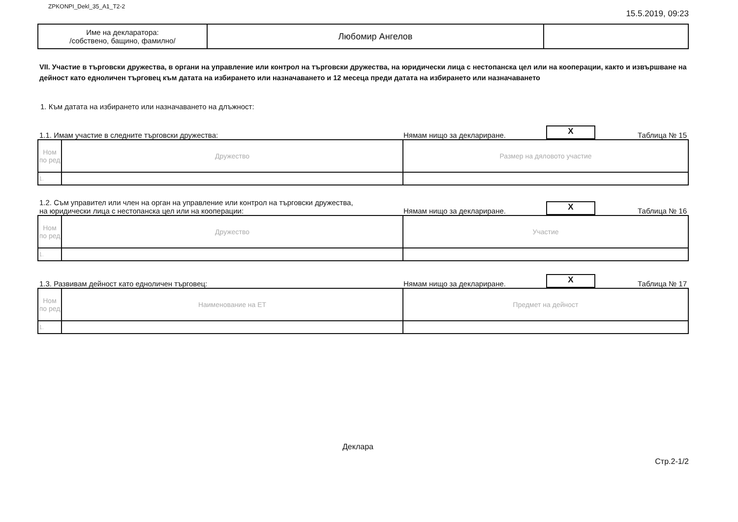ZPKONPI_Dekl_35_A1_T2-2 15.5.2019, 09:23
| Име на декларатора: /собствено, бащино, фамилно/ | Любомир Ангелов | |
VII. Участие в търговски дружества, в органи на управление или контрол на търговски дружества, на юридически лица с нестопанска цел или на кооперации, както и извършване на дейност като едноличен търговец към датата на избирането или назначаването и 12 месеца преди датата на избирането или назначаването
1. Към датата на избирането или назначаването на длъжност:
1.1. Имам участие в следните търговски дружества: Нямам нищо за деклариране. X Таблица № 15
| Ном по ред | Дружество | Размер на дяловото участие |
| --- | --- | --- |
| 1. | | |
1.2. Съм управител или член на орган на управление или контрол на търговски дружества,
на юридически лица с нестопанска цел или на кооперации: Нямам нищо за деклариране. X Таблица № 16
| Ном по ред | Дружество | Участие |
| --- | --- | --- |
| 1. | | |
1.3. Развивам дейност като едноличен търговец: Нямам нищо за деклариране. X Таблица № 17
| Ном по ред | Наименование на ЕТ | Предмет на дейност |
| --- | --- | --- |
| 1. | | |
Деклара Стр.2-1/2